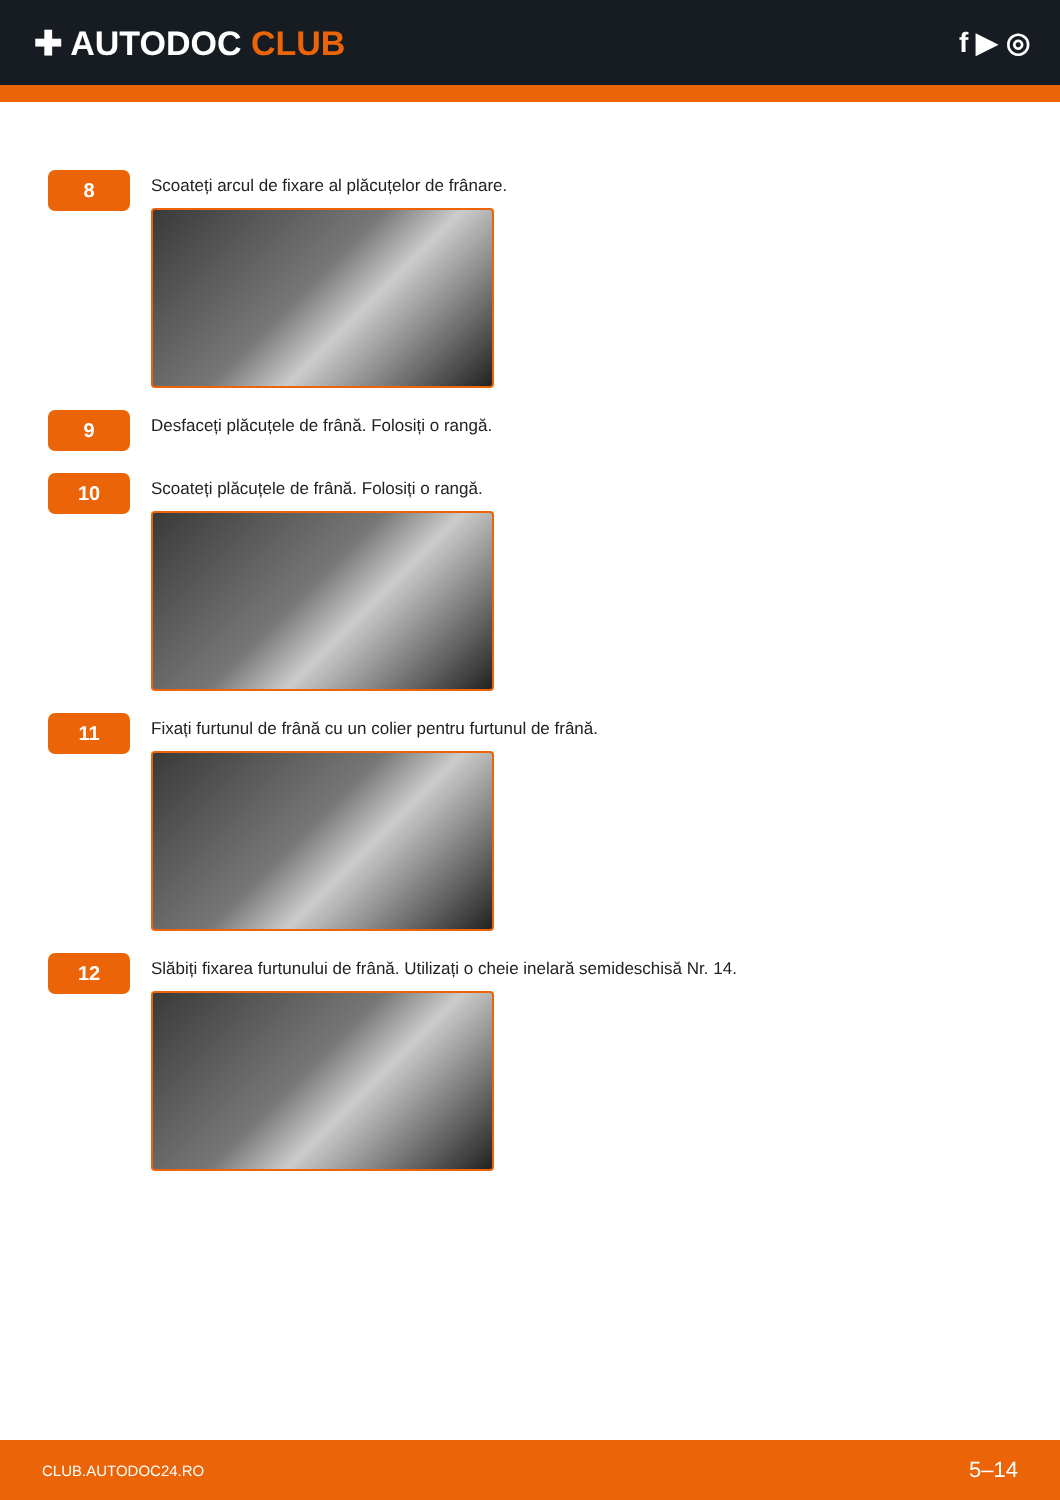✚ AUTODOC CLUB
f ▶ ◎
8
Scoateți arcul de fixare al plăcuțelor de frânare.
9
Desfaceți plăcuțele de frână. Folosiți o rangă.
10
Scoateți plăcuțele de frână. Folosiți o rangă.
11
Fixați furtunul de frână cu un colier pentru furtunul de frână.
12
Slăbiți fixarea furtunului de frână. Utilizați o cheie inelară semideschisă Nr. 14.
CLUB.AUTODOC24.RO 5–14